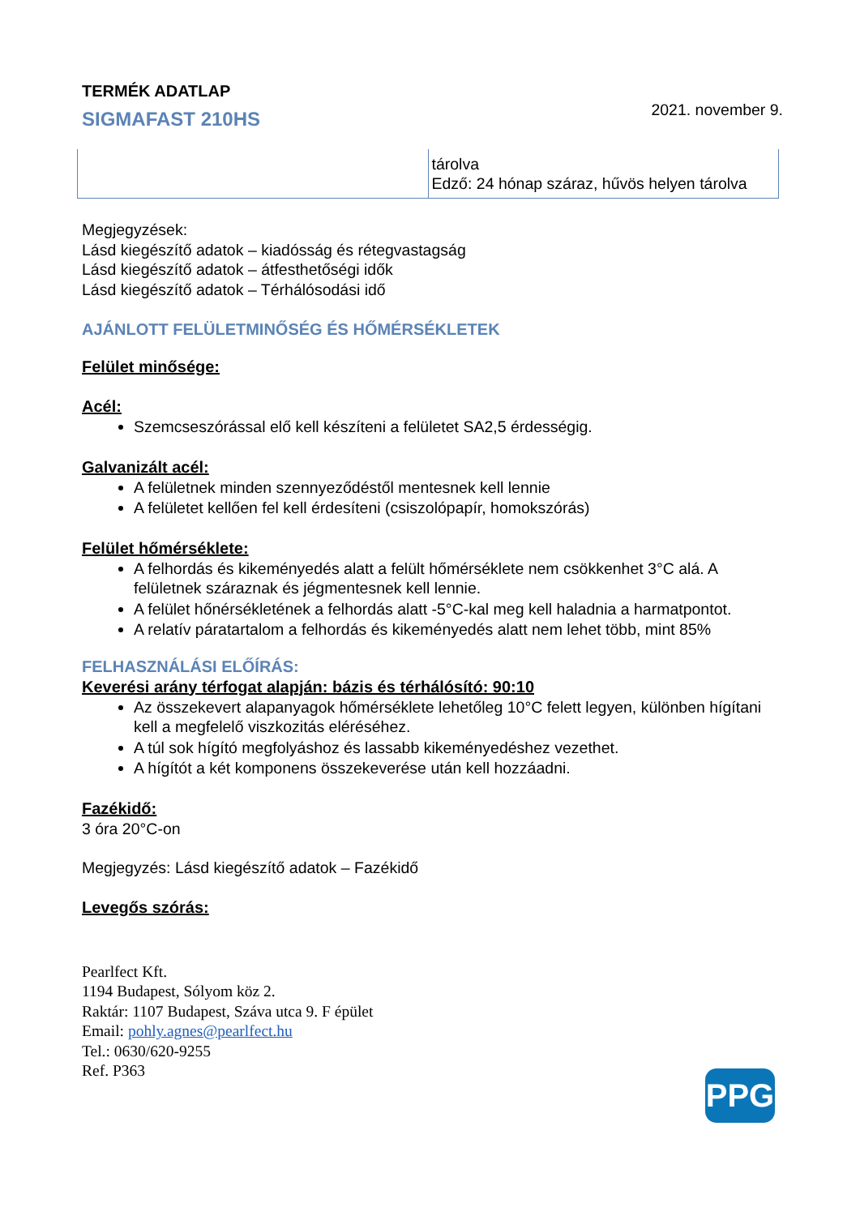TERMÉK ADATLAP
SIGMAFAST 210HS
2021. november 9.
| | tárolva Edző: 24 hónap száraz, hűvös helyen tárolva |
Megjegyzések:
Lásd kiegészítő adatok – kiadósság és rétegvastagság
Lásd kiegészítő adatok – átfesthetőségi idők
Lásd kiegészítő adatok – Térhálósodási idő
AJÁNLOTT FELÜLETMINŐSÉG ÉS HŐMÉRSÉKLETEK
Felület minősége:
Acél:
Szemcseszórással elő kell készíteni a felületet SA2,5 érdességig.
Galvanizált acél:
A felületnek minden szennyeződéstől mentesnek kell lennie
A felületet kellően fel kell érdesíteni (csiszolópapír, homokszórás)
Felület hőmérséklete:
A felhordás és kikeményedés alatt a felült hőmérséklete nem csökkenhet 3°C alá. A felületnek száraznak és jégmentesnek kell lennie.
A felület hőnérsékletének a felhordás alatt -5°C-kal meg kell haladnia a harmatpontot.
A relatív páratartalom a felhordás és kikeményedés alatt nem lehet több, mint 85%
FELHASZNÁLÁSI ELŐÍRÁS:
Keverési arány térfogat alapján: bázis és térhálósító: 90:10
Az összekevert alapanyagok hőmérséklete lehetőleg 10°C felett legyen, különben hígítani kell a megfelelő viszkozitás eléréséhez.
A túl sok hígító megfolyáshoz és lassabb kikeményedéshez vezethet.
A hígítót a két komponens összekeverése után kell hozzáadni.
Fazékidő:
3 óra 20°C-on
Megjegyzés: Lásd kiegészítő adatok – Fazékidő
Levegős szórás:
Pearlfect Kft.
1194 Budapest, Sólyom köz 2.
Raktár: 1107 Budapest, Száva utca 9. F épület
Email: pohly.agnes@pearlfect.hu
Tel.: 0630/620-9255
Ref. P363
PPG